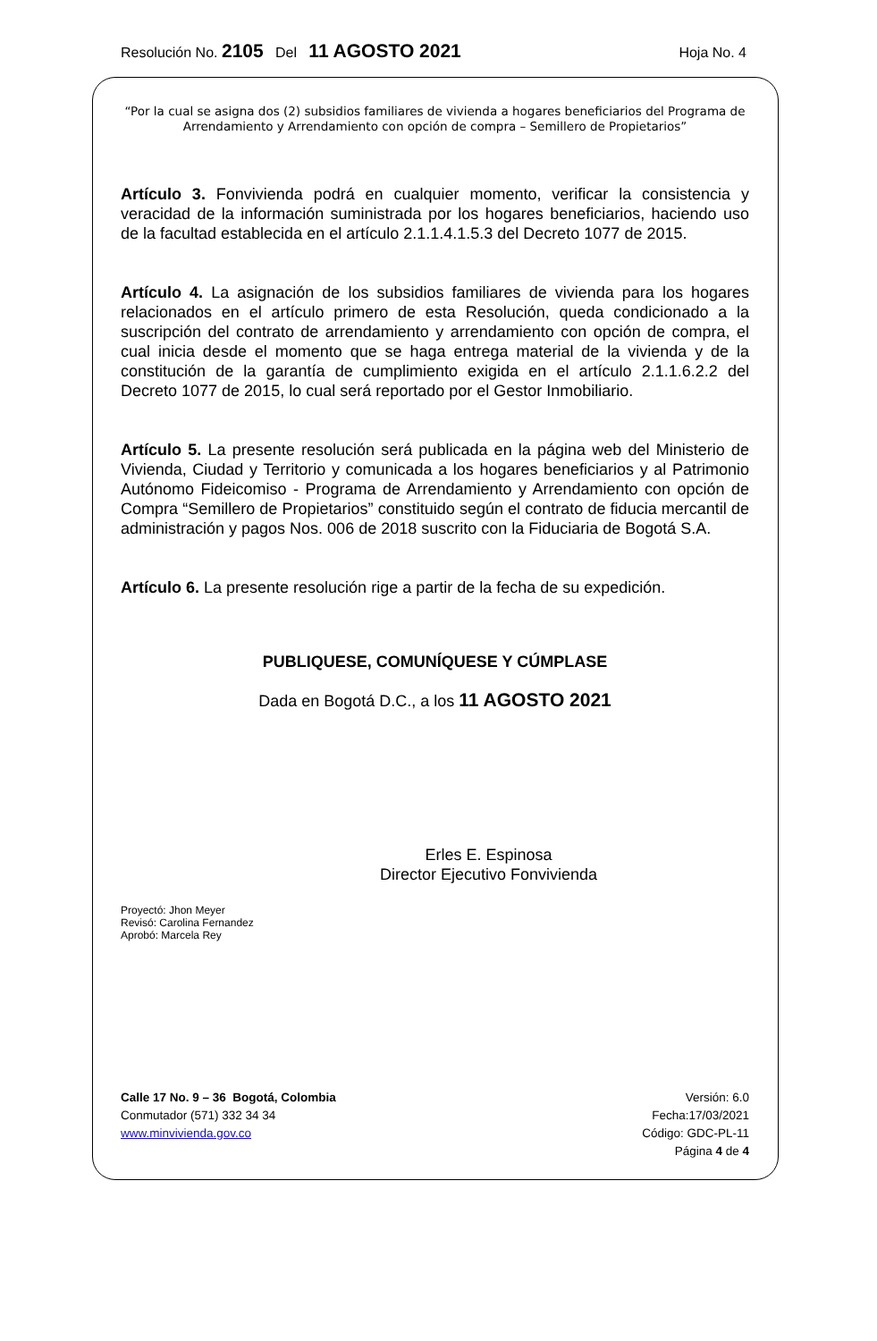Resolución No. 2105 Del 11 AGOSTO 2021 Hoja No. 4
“Por la cual se asigna dos (2) subsidios familiares de vivienda a hogares beneficiarios del Programa de Arrendamiento y Arrendamiento con opción de compra – Semillero de Propietarios”
Artículo 3. Fonvivienda podrá en cualquier momento, verificar la consistencia y veracidad de la información suministrada por los hogares beneficiarios, haciendo uso de la facultad establecida en el artículo 2.1.1.4.1.5.3 del Decreto 1077 de 2015.
Artículo 4. La asignación de los subsidios familiares de vivienda para los hogares relacionados en el artículo primero de esta Resolución, queda condicionado a la suscripción del contrato de arrendamiento y arrendamiento con opción de compra, el cual inicia desde el momento que se haga entrega material de la vivienda y de la constitución de la garantía de cumplimiento exigida en el artículo 2.1.1.6.2.2 del Decreto 1077 de 2015, lo cual será reportado por el Gestor Inmobiliario.
Artículo 5. La presente resolución será publicada en la página web del Ministerio de Vivienda, Ciudad y Territorio y comunicada a los hogares beneficiarios y al Patrimonio Autónomo Fideicomiso - Programa de Arrendamiento y Arrendamiento con opción de Compra “Semillero de Propietarios” constituido según el contrato de fiducia mercantil de administración y pagos Nos. 006 de 2018 suscrito con la Fiduciaria de Bogotá S.A.
Artículo 6. La presente resolución rige a partir de la fecha de su expedición.
PUBLIQUESE, COMUNÍQUESE Y CÚMPLASE
Dada en Bogotá D.C., a los 11 AGOSTO 2021
Erles E. Espinosa
Director Ejecutivo Fonvivienda
Proyectó: Jhon Meyer
Revisó: Carolina Fernandez
Aprobó: Marcela Rey
Calle 17 No. 9 – 36 Bogotá, Colombia
Conmutador (571) 332 34 34
www.minvivienda.gov.co
Versión: 6.0
Fecha:17/03/2021
Código: GDC-PL-11
Página 4 de 4